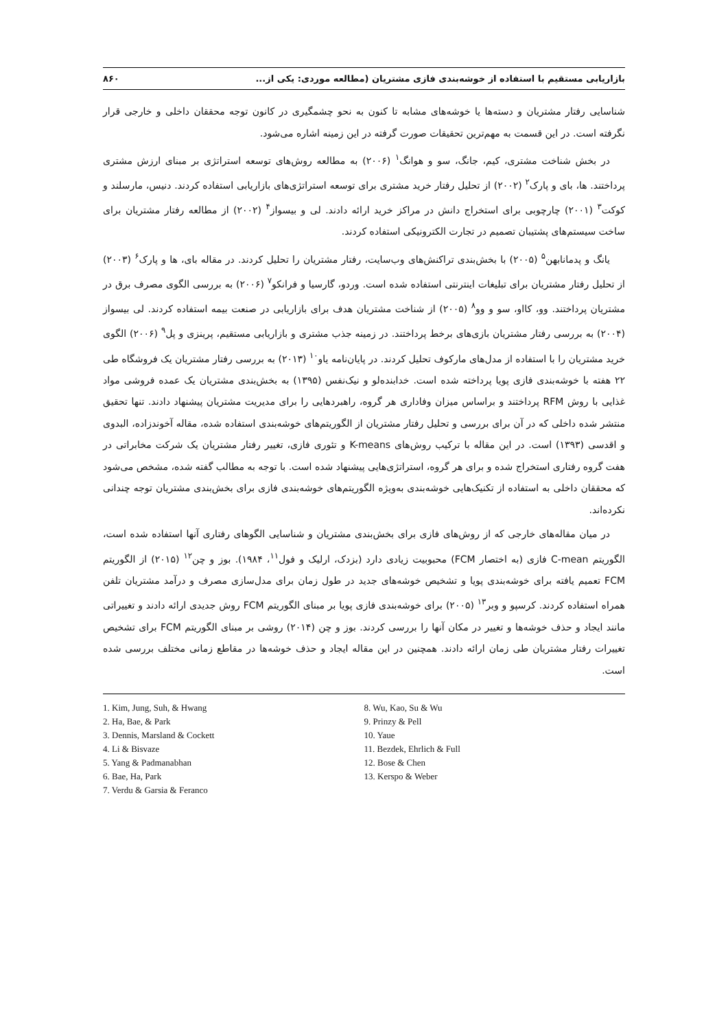بازاریابی مستقیم با استفاده از خوشه‌بندی فازی مشتریان (مطالعه موردی: یکی از... ۸۶۰
شناسایی رفتار مشتریان و دسته‌ها یا خوشه‌های مشابه تا کنون به نحو چشمگیری در کانون توجه محققان داخلی و خارجی قرار نگرفته است. در این قسمت به مهم‌ترین تحقیقات صورت گرفته در این زمینه اشاره می‌شود.
در بخش شناخت مشتری، کیم، جانگ، سو و هوانگ<sup>۱</sup> (۲۰۰۶) به مطالعه روش‌های توسعه استراتژی بر مبنای ارزش مشتری پرداختند. ها، بای و پارک<sup>۲</sup> (۲۰۰۲) از تحلیل رفتار خرید مشتری برای توسعه استراتژی‌های بازاریابی استفاده کردند. دنیس، مارسلند و کوکت<sup>۳</sup> (۲۰۰۱) چارچوبی برای استخراج دانش در مراکز خرید ارائه دادند. لی و بیسواز<sup>۴</sup> (۲۰۰۲) از مطالعه رفتار مشتریان برای ساخت سیستم‌های پشتیبان تصمیم در تجارت الکترونیکی استفاده کردند.
یانگ و پدمانابهن<sup>۵</sup> (۲۰۰۵) با بخش‌بندی تراکنش‌های وب‌سایت، رفتار مشتریان را تحلیل کردند. در مقاله بای، ها و پارک<sup>۶</sup> (۲۰۰۳) از تحلیل رفتار مشتریان برای تبلیغات اینترنتی استفاده شده است. وردو، گارسیا و فرانکو<sup>۷</sup> (۲۰۰۶) به بررسی الگوی مصرف برق در مشتریان پرداختند. وو، کااو، سو و وو<sup>۸</sup> (۲۰۰۵) از شناخت مشتریان هدف برای بازاریابی در صنعت بیمه استفاده کردند. لی بیسواز (۲۰۰۴) به بررسی رفتار مشتریان بازی‌های برخط پرداختند. در زمینه جذب مشتری و بازاریابی مستقیم، پرینزی و پل<sup>۹</sup> (۲۰۰۶) الگوی خرید مشتریان را با استفاده از مدل‌های مارکوف تحلیل کردند. در پایان‌نامه یاو<sup>۱۰</sup> (۲۰۱۳) به بررسی رفتار مشتریان یک فروشگاه طی ۲۲ هفته با خوشه‌بندی فازی پویا پرداخته شده است. خدابنده‌لو و نیک‌نفس (۱۳۹۵) به بخش‌بندی مشتریان یک عمده فروشی مواد غذایی با روش RFM پرداختند و براساس میزان وفاداری هر گروه، راهبردهایی را برای مدیریت مشتریان پیشنهاد دادند. تنها تحقیق منتشر شده داخلی که در آن برای بررسی و تحلیل رفتار مشتریان از الگوریتم‌های خوشه‌بندی استفاده شده، مقاله آخوندزاده، البدوی و اقدسی (۱۳۹۳) است. در این مقاله با ترکیب روش‌های K-means و تئوری فازی، تغییر رفتار مشتریان یک شرکت مخابراتی در هفت گروه رفتاری استخراج شده و برای هر گروه، استراتژی‌هایی پیشنهاد شده است. با توجه به مطالب گفته شده، مشخص می‌شود که محققان داخلی به استفاده از تکنیک‌هایی خوشه‌بندی به‌ویژه الگوریتم‌های خوشه‌بندی فازی برای بخش‌بندی مشتریان توجه چندانی نکرده‌اند.
در میان مقاله‌های خارجی که از روش‌های فازی برای بخش‌بندی مشتریان و شناسایی الگوهای رفتاری آنها استفاده شده است، الگوریتم C-mean فازی (به اختصار FCM) محبوبیت زیادی دارد (بزدک، ارلیک و فول<sup>۱۱</sup>، ۱۹۸۴). بوز و چن<sup>۱۲</sup> (۲۰۱۵) از الگوریتم FCM تعمیم یافته برای خوشه‌بندی پویا و تشخیص خوشه‌های جدید در طول زمان برای مدل‌سازی مصرف و درآمد مشتریان تلفن همراه استفاده کردند. کرسپو و وبر<sup>۱۳</sup> (۲۰۰۵) برای خوشه‌بندی فازی پویا بر مبنای الگوریتم FCM روش جدیدی ارائه دادند و تغییراتی مانند ایجاد و حذف خوشه‌ها و تغییر در مکان آنها را بررسی کردند. بوز و چن (۲۰۱۴) روشی بر مبنای الگوریتم FCM برای تشخیص تغییرات رفتار مشتریان طی زمان ارائه دادند. همچنین در این مقاله ایجاد و حذف خوشه‌ها در مقاطع زمانی مختلف بررسی شده است.
1. Kim, Jung, Suh, & Hwang
2. Ha, Bae, & Park
3. Dennis, Marsland & Cockett
4. Li & Bisvaze
5. Yang & Padmanabhan
6. Bae, Ha, Park
7. Verdu & Garsia & Feranco
8. Wu, Kao, Su & Wu
9. Prinzy & Pell
10. Yaue
11. Bezdek, Ehrlich & Full
12. Bose & Chen
13. Kerspo & Weber